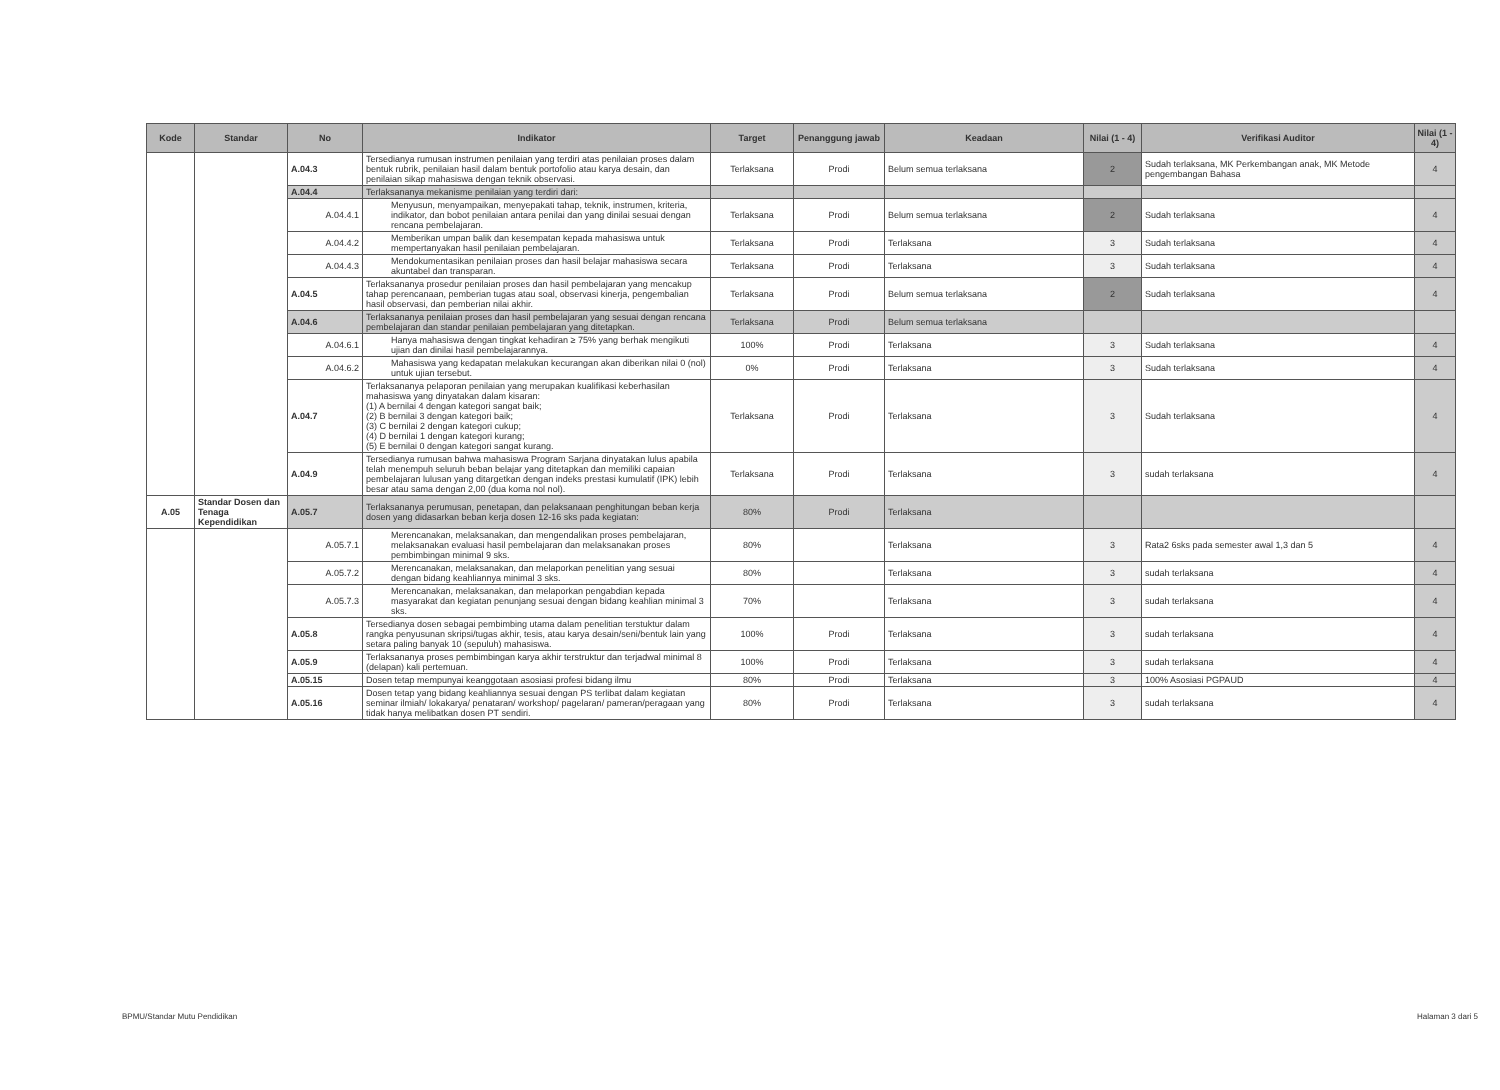| Kode | Standar | No | Indikator | Target | Penanggung jawab | Keadaan | Nilai (1 - 4) | Verifikasi Auditor | Nilai (1 - 4) |
| --- | --- | --- | --- | --- | --- | --- | --- | --- | --- |
| | | A.04.3 | Tersedianya rumusan instrumen penilaian yang terdiri atas penilaian proses dalam bentuk rubrik, penilaian hasil dalam bentuk portofolio atau karya desain, dan penilaian sikap mahasiswa dengan teknik observasi. | Terlaksana | Prodi | Belum semua terlaksana | 2 | Sudah terlaksana, MK Perkembangan anak, MK Metode pengembangan Bahasa | 4 |
| | | A.04.4 | Terlaksananya mekanisme penilaian yang terdiri dari: | | | | | | |
| | | A.04.4.1 | Menyusun, menyampaikan, menyepakati tahap, teknik, instrumen, kriteria, indikator, dan bobot penilaian antara penilai dan yang dinilai sesuai dengan rencana pembelajaran. | Terlaksana | Prodi | Belum semua terlaksana | 2 | Sudah terlaksana | 4 |
| | | A.04.4.2 | Memberikan umpan balik dan kesempatan kepada mahasiswa untuk mempertanyakan hasil penilaian pembelajaran. | Terlaksana | Prodi | Terlaksana | 3 | Sudah terlaksana | 4 |
| | | A.04.4.3 | Mendokumentasikan penilaian proses dan hasil belajar mahasiswa secara akuntabel dan transparan. | Terlaksana | Prodi | Terlaksana | 3 | Sudah terlaksana | 4 |
| | | A.04.5 | Terlaksananya prosedur penilaian proses dan hasil pembelajaran yang mencakup tahap perencanaan, pemberian tugas atau soal, observasi kinerja, pengembalian hasil observasi, dan pemberian nilai akhir. | Terlaksana | Prodi | Belum semua terlaksana | 2 | Sudah terlaksana | 4 |
| | | A.04.6 | Terlaksananya penilaian proses dan hasil pembelajaran yang sesuai dengan rencana pembelajaran dan standar penilaian pembelajaran yang ditetapkan. | Terlaksana | Prodi | Belum semua terlaksana | | | |
| | | A.04.6.1 | Hanya mahasiswa dengan tingkat kehadiran ≥ 75% yang berhak mengikuti ujian dan dinilai hasil pembelajarannya. | 100% | Prodi | Terlaksana | 3 | Sudah terlaksana | 4 |
| | | A.04.6.2 | Mahasiswa yang kedapatan melakukan kecurangan akan diberikan nilai 0 (nol) untuk ujian tersebut. | 0% | Prodi | Terlaksana | 3 | Sudah terlaksana | 4 |
| | | A.04.7 | Terlaksananya pelaporan penilaian yang merupakan kualifikasi keberhasilan mahasiswa yang dinyatakan dalam kisaran: (1) A bernilai 4 dengan kategori sangat baik; (2) B bernilai 3 dengan kategori baik; (3) C bernilai 2 dengan kategori cukup; (4) D bernilai 1 dengan kategori kurang; (5) E bernilai 0 dengan kategori sangat kurang. | Terlaksana | Prodi | Terlaksana | 3 | Sudah terlaksana | 4 |
| | | A.04.9 | Tersedianya rumusan bahwa mahasiswa Program Sarjana dinyatakan lulus apabila telah menempuh seluruh beban belajar yang ditetapkan dan memiliki capaian pembelajaran lulusan yang ditargetkan dengan indeks prestasi kumulatif (IPK) lebih besar atau sama dengan 2,00 (dua koma nol nol). | Terlaksana | Prodi | Terlaksana | 3 | sudah terlaksana | 4 |
| A.05 | Standar Dosen dan Tenaga Kependidikan | A.05.7 | Terlaksananya perumusan, penetapan, dan pelaksanaan penghitungan beban kerja dosen yang didasarkan beban kerja dosen 12-16 sks pada kegiatan: | 80% | Prodi | Terlaksana | | | |
| | | A.05.7.1 | Merencanakan, melaksanakan, dan mengendalikan proses pembelajaran, melaksanakan evaluasi hasil pembelajaran dan melaksanakan proses pembimbingan minimal 9 sks. | 80% | | Terlaksana | 3 | Rata2 6sks pada semester awal 1,3 dan 5 | 4 |
| | | A.05.7.2 | Merencanakan, melaksanakan, dan melaporkan penelitian yang sesuai dengan bidang keahliannya minimal 3 sks. | 80% | | Terlaksana | 3 | sudah terlaksana | 4 |
| | | A.05.7.3 | Merencanakan, melaksanakan, dan melaporkan pengabdian kepada masyarakat dan kegiatan penunjang sesuai dengan bidang keahlian minimal 3 sks. | 70% | | Terlaksana | 3 | sudah terlaksana | 4 |
| | | A.05.8 | Tersedianya dosen sebagai pembimbing utama dalam penelitian terstuktur dalam rangka penyusunan skripsi/tugas akhir, tesis, atau karya desain/seni/bentuk lain yang setara paling banyak 10 (sepuluh) mahasiswa. | 100% | Prodi | Terlaksana | 3 | sudah terlaksana | 4 |
| | | A.05.9 | Terlaksananya proses pembimbingan karya akhir terstruktur dan terjadwal minimal 8 (delapan) kali pertemuan. | 100% | Prodi | Terlaksana | 3 | sudah terlaksana | 4 |
| | | A.05.15 | Dosen tetap mempunyai keanggotaan asosiasi profesi bidang ilmu | 80% | Prodi | Terlaksana | 3 | 100% Asosiasi PGPAUD | 4 |
| | | A.05.16 | Dosen tetap yang bidang keahliannya sesuai dengan PS terlibat dalam kegiatan seminar ilmiah/ lokakarya/ penataran/ workshop/ pagelaran/ pameran/peragaan yang tidak hanya melibatkan dosen PT sendiri. | 80% | Prodi | Terlaksana | 3 | sudah terlaksana | 4 |
BPMU/Standar Mutu Pendidikan Halaman 3 dari 5